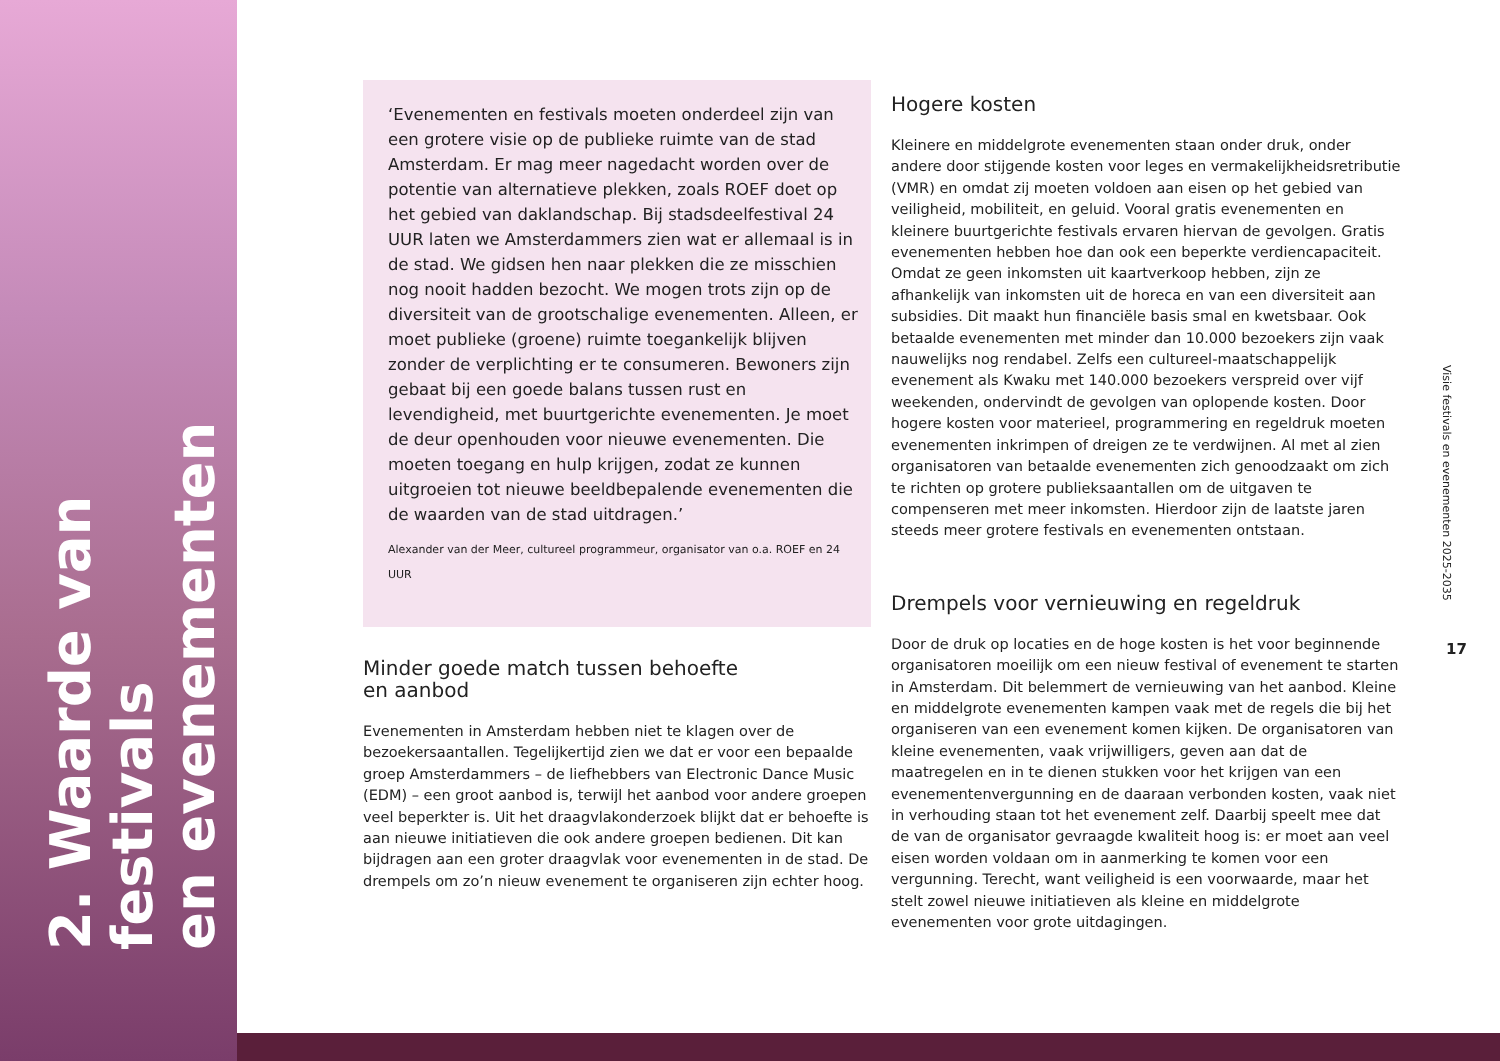2. Waarde van festivals
en evenementen
‘Evenementen en festivals moeten onderdeel zijn van een grotere visie op de publieke ruimte van de stad Amsterdam. Er mag meer nagedacht worden over de potentie van alternatieve plekken, zoals ROEF doet op het gebied van daklandschap. Bij stadsdeelfestival 24 UUR laten we Amsterdammers zien wat er allemaal is in de stad. We gidsen hen naar plekken die ze misschien nog nooit hadden bezocht. We mogen trots zijn op de diversiteit van de grootschalige evenementen. Alleen, er moet publieke (groene) ruimte toegankelijk blijven zonder de verplichting er te consumeren. Bewoners zijn gebaat bij een goede balans tussen rust en levendigheid, met buurtgerichte evenementen. Je moet de deur openhouden voor nieuwe evenementen. Die moeten toegang en hulp krijgen, zodat ze kunnen uitgroeien tot nieuwe beeldbepalende evenementen die de waarden van de stad uitdragen.’
Alexander van der Meer, cultureel programmeur, organisator van o.a. ROEF en 24 UUR
Minder goede match tussen behoefte
en aanbod
Evenementen in Amsterdam hebben niet te klagen over de bezoekersaantallen. Tegelijkertijd zien we dat er voor een bepaalde groep Amsterdammers – de liefhebbers van Electronic Dance Music (EDM) – een groot aanbod is, terwijl het aanbod voor andere groepen veel beperkter is. Uit het draagvlakonderzoek blijkt dat er behoefte is aan nieuwe initiatieven die ook andere groepen bedienen. Dit kan bijdragen aan een groter draagvlak voor evenementen in de stad. De drempels om zo’n nieuw evenement te organiseren zijn echter hoog.
Hogere kosten
Kleinere en middelgrote evenementen staan onder druk, onder andere door stijgende kosten voor leges en vermakelijkheidsretributie (VMR) en omdat zij moeten voldoen aan eisen op het gebied van veiligheid, mobiliteit, en geluid. Vooral gratis evenementen en kleinere buurtgerichte festivals ervaren hiervan de gevolgen. Gratis evenementen hebben hoe dan ook een beperkte verdiencapaciteit. Omdat ze geen inkomsten uit kaartverkoop hebben, zijn ze afhankelijk van inkomsten uit de horeca en van een diversiteit aan subsidies. Dit maakt hun financiële basis smal en kwetsbaar. Ook betaalde evenementen met minder dan 10.000 bezoekers zijn vaak nauwelijks nog rendabel. Zelfs een cultureel-maatschappelijk evenement als Kwaku met 140.000 bezoekers verspreid over vijf weekenden, ondervindt de gevolgen van oplopende kosten. Door hogere kosten voor materieel, programmering en regeldruk moeten evenementen inkrimpen of dreigen ze te verdwijnen. Al met al zien organisatoren van betaalde evenementen zich genoodzaakt om zich te richten op grotere publieksaantallen om de uitgaven te compenseren met meer inkomsten. Hierdoor zijn de laatste jaren steeds meer grotere festivals en evenementen ontstaan.
Drempels voor vernieuwing en regeldruk
Door de druk op locaties en de hoge kosten is het voor beginnende organisatoren moeilijk om een nieuw festival of evenement te starten in Amsterdam. Dit belemmert de vernieuwing van het aanbod. Kleine en middelgrote evenementen kampen vaak met de regels die bij het organiseren van een evenement komen kijken. De organisatoren van kleine evenementen, vaak vrijwilligers, geven aan dat de maatregelen en in te dienen stukken voor het krijgen van een evenementenvergunning en de daaraan verbonden kosten, vaak niet in verhouding staan tot het evenement zelf. Daarbij speelt mee dat de van de organisator gevraagde kwaliteit hoog is: er moet aan veel eisen worden voldaan om in aanmerking te komen voor een vergunning. Terecht, want veiligheid is een voorwaarde, maar het stelt zowel nieuwe initiatieven als kleine en middelgrote evenementen voor grote uitdagingen.
Visie festivals en evenementen 2025-2035
17